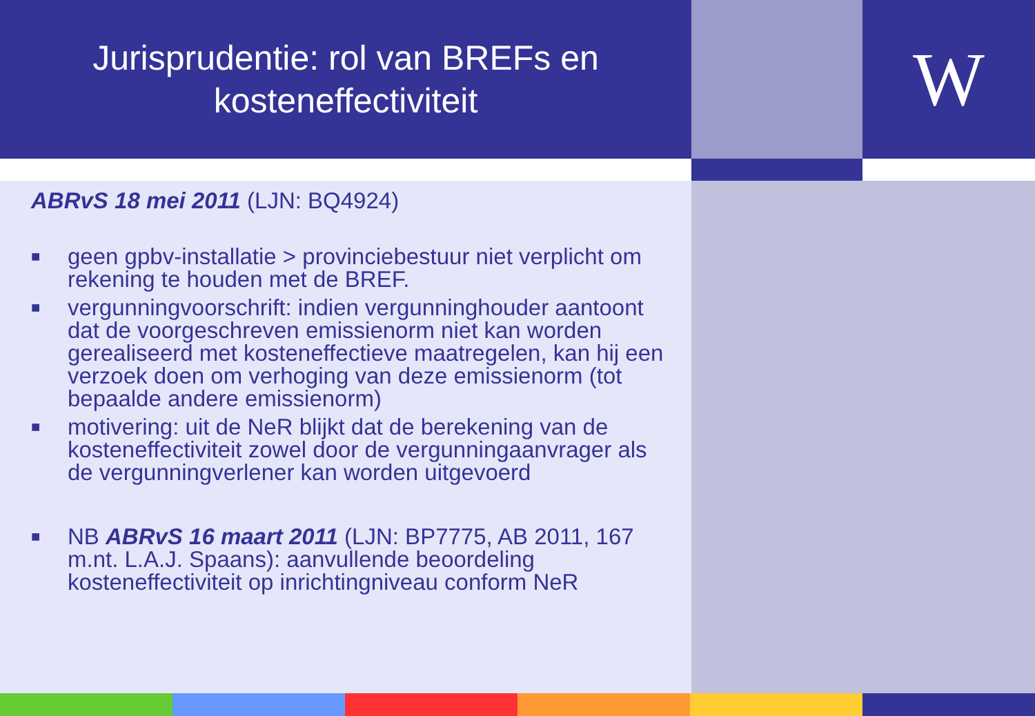Jurisprudentie: rol van BREFs en
kosteneffectiviteit
W
ABRvS 18 mei 2011 (LJN: BQ4924)
■ geen gpbv-installatie > provinciebestuur niet verplicht om rekening te houden met de BREF.
■ vergunningvoorschrift: indien vergunninghouder aantoont dat de voorgeschreven emissienorm niet kan worden gerealiseerd met kosteneffectieve maatregelen, kan hij een verzoek doen om verhoging van deze emissienorm (tot bepaalde andere emissienorm)
■ motivering: uit de NeR blijkt dat de berekening van de kosteneffectiviteit zowel door de vergunningaanvrager als de vergunningverlener kan worden uitgevoerd
■ NB ABRvS 16 maart 2011 (LJN: BP7775, AB 2011, 167 m.nt. L.A.J. Spaans): aanvullende beoordeling kosteneffectiviteit op inrichtingniveau conform NeR